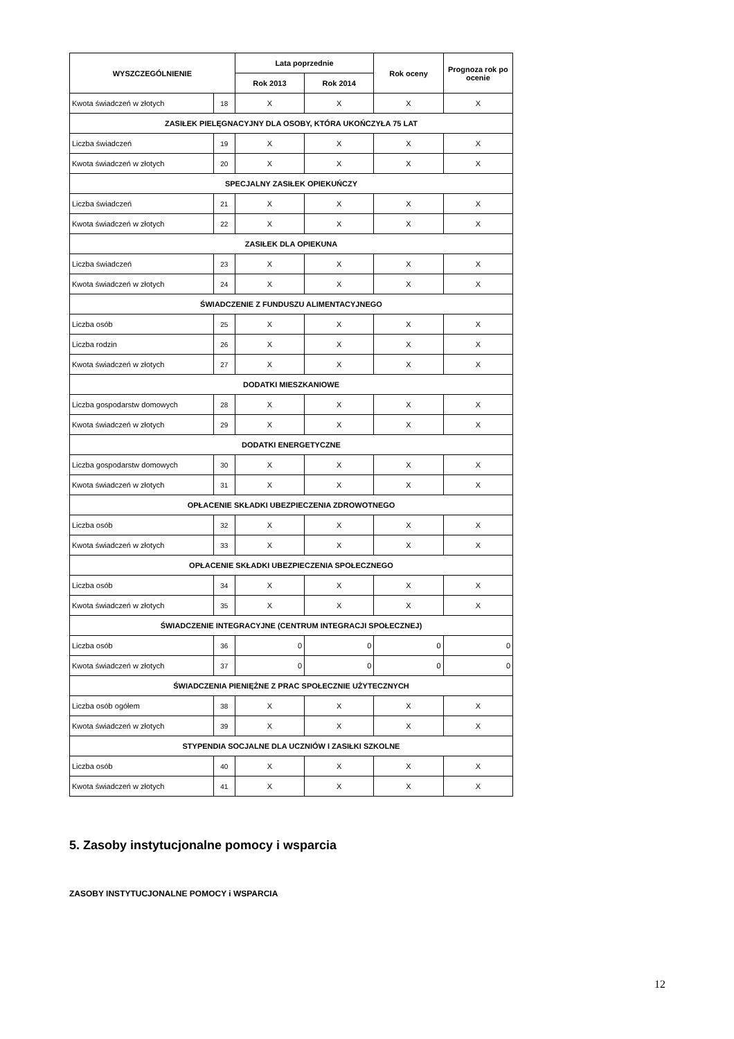| WYSZCZEGÓLNIENIE | | Lata poprzednie | | Rok oceny | Prognoza rok po ocenie |
| --- | --- | --- | --- | --- | --- |
| | | Rok 2013 | Rok 2014 | | |
| Kwota świadczeń w złotych | 18 | X | X | X | X |
| ZASIŁEK PIELĘGNACYJNY DLA OSOBY, KTÓRA UKOŃCZYŁA 75 LAT | | | | | |
| Liczba świadczeń | 19 | X | X | X | X |
| Kwota świadczeń w złotych | 20 | X | X | X | X |
| SPECJALNY ZASIŁEK OPIEKUŃCZY | | | | | |
| Liczba świadczeń | 21 | X | X | X | X |
| Kwota świadczeń w złotych | 22 | X | X | X | X |
| ZASIŁEK DLA OPIEKUNA | | | | | |
| Liczba świadczeń | 23 | X | X | X | X |
| Kwota świadczeń w złotych | 24 | X | X | X | X |
| ŚWIADCZENIE Z FUNDUSZU ALIMENTACYJNEGO | | | | | |
| Liczba osób | 25 | X | X | X | X |
| Liczba rodzin | 26 | X | X | X | X |
| Kwota świadczeń w złotych | 27 | X | X | X | X |
| DODATKI MIESZKANIOWE | | | | | |
| Liczba gospodarstw domowych | 28 | X | X | X | X |
| Kwota świadczeń w złotych | 29 | X | X | X | X |
| DODATKI ENERGETYCZNE | | | | | |
| Liczba gospodarstw domowych | 30 | X | X | X | X |
| Kwota świadczeń w złotych | 31 | X | X | X | X |
| OPŁACENIE SKŁADKI UBEZPIECZENIA ZDROWOTNEGO | | | | | |
| Liczba osób | 32 | X | X | X | X |
| Kwota świadczeń w złotych | 33 | X | X | X | X |
| OPŁACENIE SKŁADKI UBEZPIECZENIA SPOŁECZNEGO | | | | | |
| Liczba osób | 34 | X | X | X | X |
| Kwota świadczeń w złotych | 35 | X | X | X | X |
| ŚWIADCZENIE INTEGRACYJNE (CENTRUM INTEGRACJI SPOŁECZNEJ) | | | | | |
| Liczba osób | 36 | 0 | 0 | 0 | 0 |
| Kwota świadczeń w złotych | 37 | 0 | 0 | 0 | 0 |
| ŚWIADCZENIA PIENIĘŻNE Z PRAC SPOŁECZNIE UŻYTECZNYCH | | | | | |
| Liczba osób ogółem | 38 | X | X | X | X |
| Kwota świadczeń w złotych | 39 | X | X | X | X |
| STYPENDIA SOCJALNE DLA UCZNIÓW I ZASIŁKI SZKOLNE | | | | | |
| Liczba osób | 40 | X | X | X | X |
| Kwota świadczeń w złotych | 41 | X | X | X | X |
5. Zasoby instytucjonalne pomocy i wsparcia
ZASOBY INSTYTUCJONALNE POMOCY i WSPARCIA
12